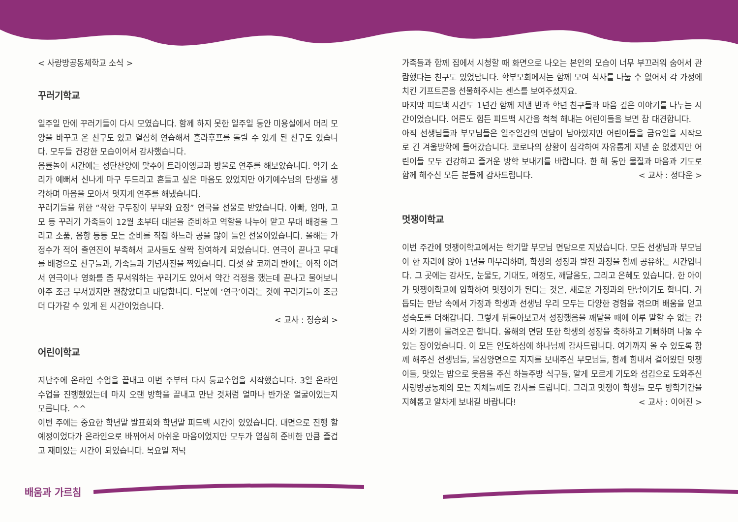< 사랑방공동체학교 소식 >
꾸러기학교
일주일 만에 꾸러기들이 다시 모였습니다. 함께 하지 못한 일주일 동안 미용실에서 머리 모양을 바꾸고 온 친구도 있고 열심히 연습해서 훌라후프를 돌릴 수 있게 된 친구도 있습니다. 모두들 건강한 모습이어서 감사했습니다.
음률놀이 시간에는 성탄찬양에 맞추어 트라이앵글과 방울로 연주를 해보았습니다. 악기 소리가 예뻐서 신나게 마구 두드리고 흔들고 싶은 마음도 있었지만 아기예수님의 탄생을 생각하며 마음을 모아서 멋지게 연주를 해냈습니다.
꾸러기들을 위한 “착한 구두장이 부부와 요정” 연극을 선물로 받았습니다. 아빠, 엄마, 고모 등 꾸러기 가족들이 12월 초부터 대본을 준비하고 역할을 나누어 맡고 무대 배경을 그리고 소품, 음향 등등 모든 준비를 직접 하느라 공을 많이 들인 선물이었습니다. 올해는 가정수가 적어 출연진이 부족해서 교사들도 살짝 참여하게 되었습니다. 연극이 끝나고 무대를 배경으로 친구들과, 가족들과 기념사진을 찍었습니다. 다섯 살 코끼리 반에는 아직 어려서 연극이나 영화를 좀 무서워하는 꾸러기도 있어서 약간 걱정을 했는데 끝나고 물어보니 아주 조금 무서웠지만 괜찮았다고 대답합니다. 덕분에 ‘연극’이라는 것에 꾸러기들이 조금 더 다가갈 수 있게 된 시간이었습니다.
< 교사 : 정승희 >
어린이학교
지난주에 온라인 수업을 끝내고 이번 주부터 다시 등교수업을 시작했습니다. 3일 온라인 수업을 진행했었는데 마치 오랜 방학을 끝내고 만난 것처럼 얼마나 반가운 얼굴이었는지 모릅니다. ^^
이번 주에는 중요한 학년말 발표회와 학년말 피드백 시간이 있었습니다. 대면으로 진행 할 예정이었다가 온라인으로 바뀌어서 아쉬운 마음이었지만 모두가 열심히 준비한 만큼 즐겁고 재미있는 시간이 되었습니다. 목요일 저녁
가족들과 함께 집에서 시청할 때 화면으로 나오는 본인의 모습이 너무 부끄러워 숨어서 관람했다는 친구도 있었답니다. 학부모회에서는 함께 모여 식사를 나눌 수 없어서 각 가정에 치킨 기프트콘을 선물해주시는 센스를 보여주셨지요.
마지막 피드백 시간도 1년간 함께 지낸 반과 학년 친구들과 마음 깊은 이야기를 나누는 시간이었습니다. 어른도 힘든 피드백 시간을 척척 해내는 어린이들을 보면 참 대견합니다.
아직 선생님들과 부모님들은 일주일간의 면담이 남아있지만 어린이들을 금요일을 시작으로 긴 겨울방학에 들어갔습니다. 코로나의 상황이 심각하여 자유롭게 지낼 순 없겠지만 어린이들 모두 건강하고 즐거운 방학 보내기를 바랍니다. 한 해 동안 물질과 마음과 기도로 함께 해주신 모든 분들께 감사드립니다. < 교사 : 정다운 >
멋쟁이학교
이번 주간에 멋쟁이학교에서는 학기말 부모님 면담으로 지냈습니다. 모든 선생님과 부모님이 한 자리에 앉아 1년을 마무리하며, 학생의 성장과 발전 과정을 함께 공유하는 시간입니다. 그 곳에는 감사도, 눈물도, 기대도, 애정도, 깨달음도, 그리고 은혜도 있습니다. 한 아이가 멋쟁이학교에 입학하여 멋쟁이가 된다는 것은, 새로운 가정과의 만남이기도 합니다. 거듭되는 만남 속에서 가정과 학생과 선생님 우리 모두는 다양한 경험을 겪으며 배움을 얻고 성숙도를 더해갑니다. 그렇게 뒤돌아보고서 성장했음을 깨달을 때에 이루 말할 수 없는 감사와 기쁨이 몰려오곤 합니다. 올해의 면담 또한 학생의 성장을 축하하고 기뻐하며 나눌 수 있는 장이었습니다. 이 모든 인도하심에 하나님께 감사드립니다. 여기까지 올 수 있도록 함께 해주신 선생님들, 물심양면으로 지지를 보내주신 부모님들, 함께 힘내서 걸어왔던 멋쟁이들, 맛있는 밥으로 웃음을 주신 하늘주방 식구들, 알게 모르게 기도와 섬김으로 도와주신 사랑방공동체의 모든 지체들께도 감사를 드립니다. 그리고 멋쟁이 학생들 모두 방학기간을 지혜롭고 알차게 보내길 바랍니다! < 교사 : 이어진 >
배움과 가르침